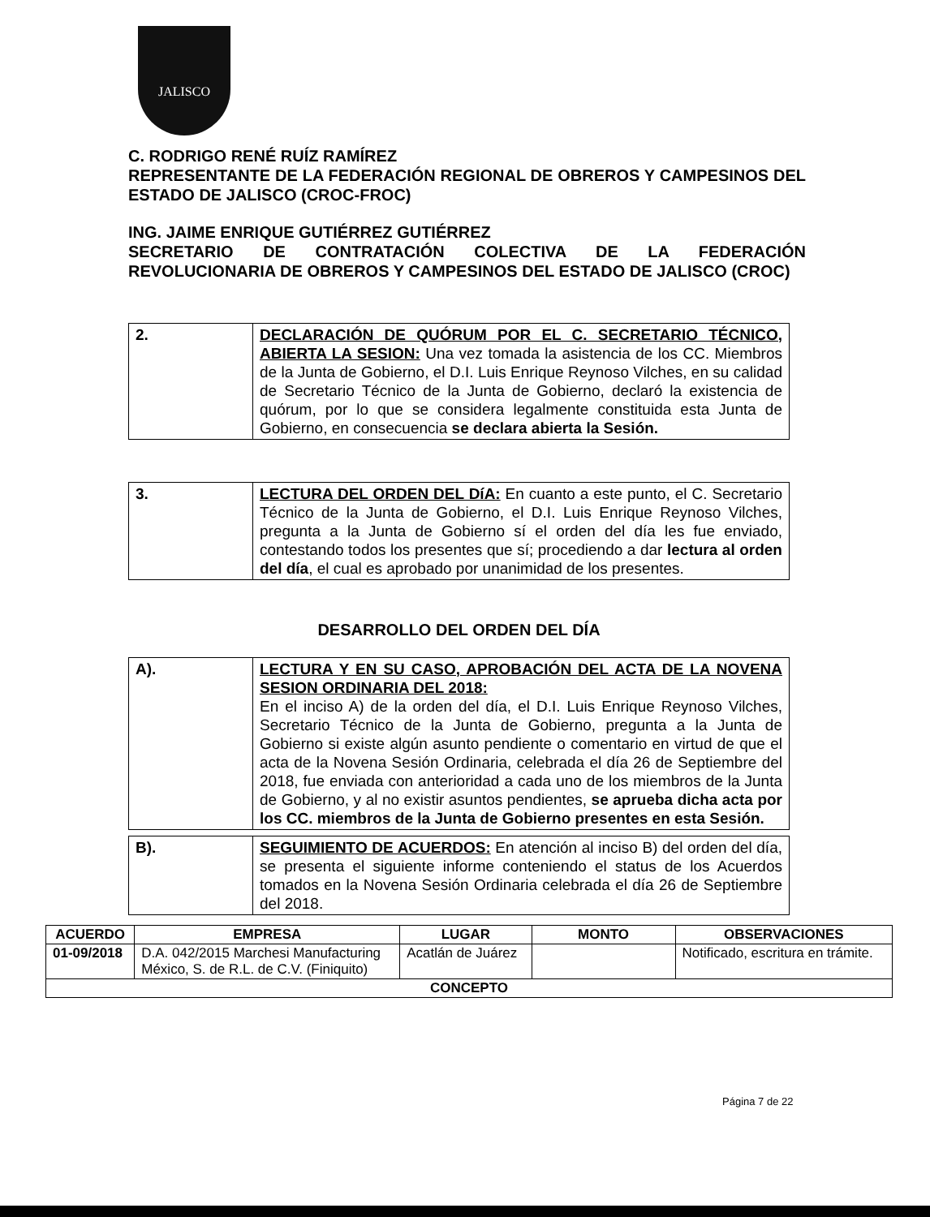JALISCO
C. RODRIGO RENÉ RUÍZ RAMÍREZ
REPRESENTANTE DE LA FEDERACIÓN REGIONAL DE OBREROS Y CAMPESINOS DEL ESTADO DE JALISCO (CROC-FROC)
ING. JAIME ENRIQUE GUTIÉRREZ GUTIÉRREZ
SECRETARIO DE CONTRATACIÓN COLECTIVA DE LA FEDERACIÓN REVOLUCIONARIA DE OBREROS Y CAMPESINOS DEL ESTADO DE JALISCO (CROC)
| 2. | DECLARACIÓN DE QUÓRUM POR EL C. SECRETARIO TÉCNICO, ABIERTA LA SESION: Una vez tomada la asistencia de los CC. Miembros de la Junta de Gobierno, el D.I. Luis Enrique Reynoso Vilches, en su calidad de Secretario Técnico de la Junta de Gobierno, declaró la existencia de quórum, por lo que se considera legalmente constituida esta Junta de Gobierno, en consecuencia se declara abierta la Sesión. |
| 3. | LECTURA DEL ORDEN DEL DíA: En cuanto a este punto, el C. Secretario Técnico de la Junta de Gobierno, el D.I. Luis Enrique Reynoso Vilches, pregunta a la Junta de Gobierno sí el orden del día les fue enviado, contestando todos los presentes que sí; procediendo a dar lectura al orden del día , el cual es aprobado por unanimidad de los presentes. |
DESARROLLO DEL ORDEN DEL DÍA
| A). | LECTURA Y EN SU CASO, APROBACIÓN DEL ACTA DE LA NOVENA SESION ORDINARIA DEL 2018: En el inciso A) de la orden del día, el D.I. Luis Enrique Reynoso Vilches, Secretario Técnico de la Junta de Gobierno, pregunta a la Junta de Gobierno si existe algún asunto pendiente o comentario en virtud de que el acta de la Novena Sesión Ordinaria, celebrada el día 26 de Septiembre del 2018, fue enviada con anterioridad a cada uno de los miembros de la Junta de Gobierno, y al no existir asuntos pendientes, se aprueba dicha acta por los CC. miembros de la Junta de Gobierno presentes en esta Sesión. |
| B). | SEGUIMIENTO DE ACUERDOS: En atención al inciso B) del orden del día, se presenta el siguiente informe conteniendo el status de los Acuerdos tomados en la Novena Sesión Ordinaria celebrada el día 26 de Septiembre del 2018. |
| ACUERDO | EMPRESA | LUGAR | MONTO | OBSERVACIONES |
| --- | --- | --- | --- | --- |
| 01-09/2018 | D.A. 042/2015 Marchesi Manufacturing México, S. de R.L. de C.V. (Finiquito) | Acatlán de Juárez | | Notificado, escritura en trámite. |
| CONCEPTO | | | | |
Página 7 de 22